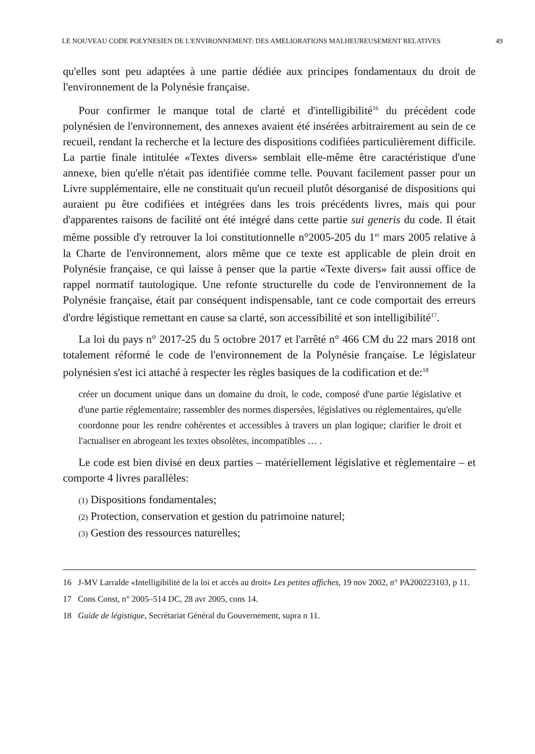LE NOUVEAU CODE POLYNESIEN DE L'ENVIRONNEMENT: DES AMELIORATIONS MALHEUREUSEMENT RELATIVES 49
qu'elles sont peu adaptées à une partie dédiée aux principes fondamentaux du droit de l'environnement de la Polynésie française.
Pour confirmer le manque total de clarté et d'intelligibilité<sup>16</sup> du précédent code polynésien de l'environnement, des annexes avaient été insérées arbitrairement au sein de ce recueil, rendant la recherche et la lecture des dispositions codifiées particulièrement difficile. La partie finale intitulée «Textes divers» semblait elle-même être caractéristique d'une annexe, bien qu'elle n'était pas identifiée comme telle. Pouvant facilement passer pour un Livre supplémentaire, elle ne constituait qu'un recueil plutôt désorganisé de dispositions qui auraient pu être codifiées et intégrées dans les trois précédents livres, mais qui pour d'apparentes raisons de facilité ont été intégré dans cette partie sui generis du code. Il était même possible d'y retrouver la loi constitutionnelle n°2005-205 du 1<sup>er</sup> mars 2005 relative à la Charte de l'environnement, alors même que ce texte est applicable de plein droit en Polynésie française, ce qui laisse à penser que la partie «Texte divers» fait aussi office de rappel normatif tautologique. Une refonte structurelle du code de l'environnement de la Polynésie française, était par conséquent indispensable, tant ce code comportait des erreurs d'ordre légistique remettant en cause sa clarté, son accessibilité et son intelligibilité<sup>17</sup>.
La loi du pays n° 2017-25 du 5 octobre 2017 et l'arrêté n° 466 CM du 22 mars 2018 ont totalement réformé le code de l'environnement de la Polynésie française. Le législateur polynésien s'est ici attaché à respecter les règles basiques de la codification et de:<sup>18</sup>
créer un document unique dans un domaine du droit, le code, composé d'une partie législative et d'une partie réglementaire; rassembler des normes dispersées, législatives ou réglementaires, qu'elle coordonne pour les rendre cohérentes et accessibles à travers un plan logique; clarifier le droit et l'actualiser en abrogeant les textes obsolètes, incompatibles … .
Le code est bien divisé en deux parties – matériellement législative et règlementaire – et comporte 4 livres parallèles:
(1) Dispositions fondamentales;
(2) Protection, conservation et gestion du patrimoine naturel;
(3) Gestion des ressources naturelles;
16 J-MV Larralde «Intelligibilité de la loi et accès au droit» Les petites affiches, 19 nov 2002, n° PA200223103, p 11.
17 Cons Const, n° 2005–514 DC, 28 avr 2005, cons 14.
18 Guide de légistique, Secrétariat Général du Gouvernement, supra n 11.